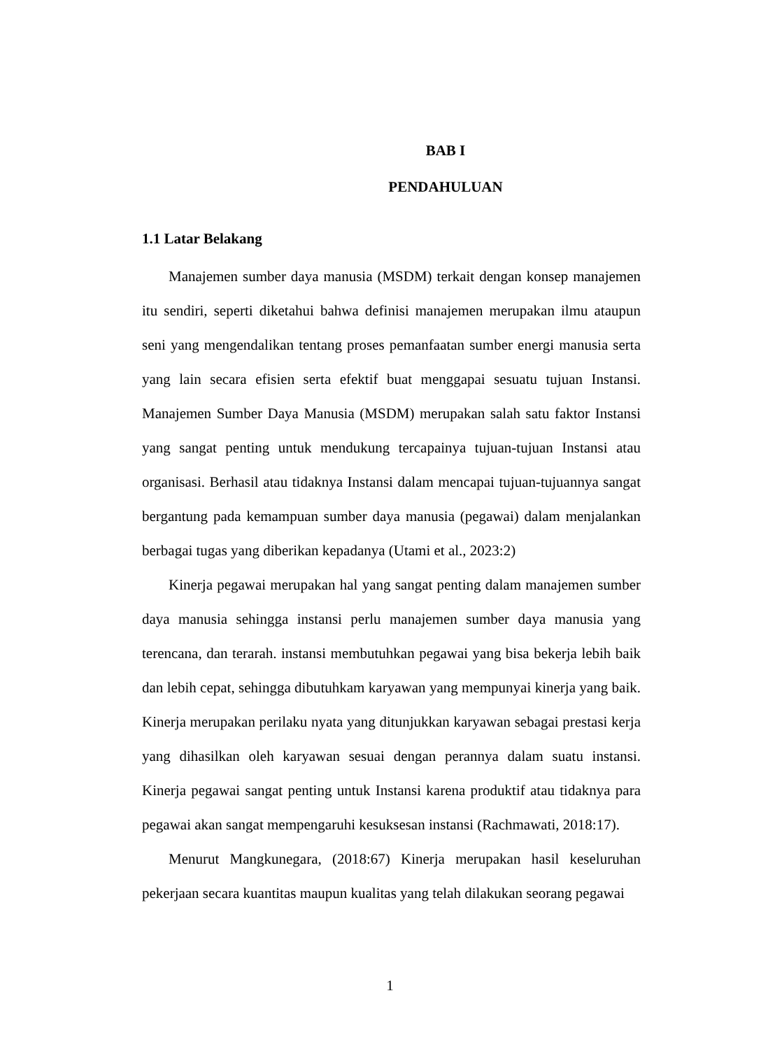BAB I
PENDAHULUAN
1.1 Latar Belakang
Manajemen sumber daya manusia (MSDM) terkait dengan konsep manajemen itu sendiri, seperti diketahui bahwa definisi manajemen merupakan ilmu ataupun seni yang mengendalikan tentang proses pemanfaatan sumber energi manusia serta yang lain secara efisien serta efektif buat menggapai sesuatu tujuan Instansi. Manajemen Sumber Daya Manusia (MSDM) merupakan salah satu faktor Instansi yang sangat penting untuk mendukung tercapainya tujuan-tujuan Instansi atau organisasi. Berhasil atau tidaknya Instansi dalam mencapai tujuan-tujuannya sangat bergantung pada kemampuan sumber daya manusia (pegawai) dalam menjalankan berbagai tugas yang diberikan kepadanya (Utami et al., 2023:2)
Kinerja pegawai merupakan hal yang sangat penting dalam manajemen sumber daya manusia sehingga instansi perlu manajemen sumber daya manusia yang terencana, dan terarah. instansi membutuhkan pegawai yang bisa bekerja lebih baik dan lebih cepat, sehingga dibutuhkam karyawan yang mempunyai kinerja yang baik. Kinerja merupakan perilaku nyata yang ditunjukkan karyawan sebagai prestasi kerja yang dihasilkan oleh karyawan sesuai dengan perannya dalam suatu instansi. Kinerja pegawai sangat penting untuk Instansi karena produktif atau tidaknya para pegawai akan sangat mempengaruhi kesuksesan instansi (Rachmawati, 2018:17).
Menurut Mangkunegara, (2018:67) Kinerja merupakan hasil keseluruhan pekerjaan secara kuantitas maupun kualitas yang telah dilakukan seorang pegawai
1